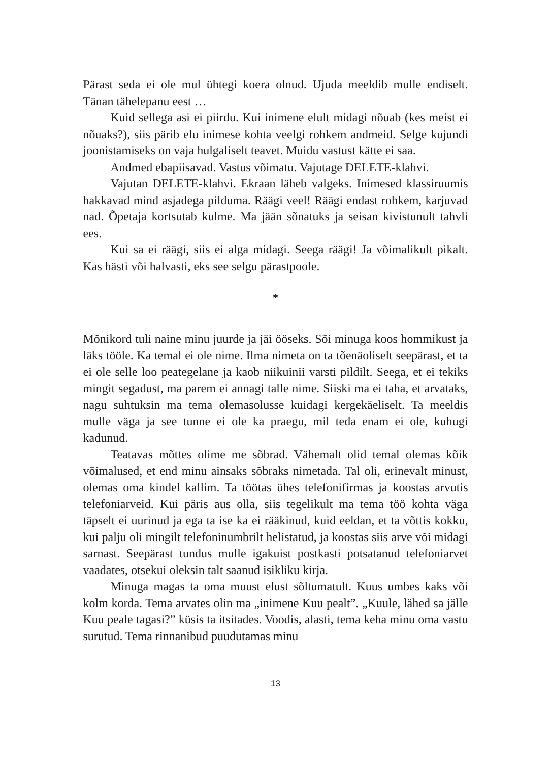Pärast seda ei ole mul ühtegi koera olnud. Ujuda meeldib mulle endiselt. Tänan tähelepanu eest …
Kuid sellega asi ei piirdu. Kui inimene elult midagi nõuab (kes meist ei nõuaks?), siis pärib elu inimese kohta veelgi rohkem andmeid. Selge kujundi joonistamiseks on vaja hulgaliselt teavet. Muidu vastust kätte ei saa.
Andmed ebapiisavad. Vastus võimatu. Vajutage DELETE-klahvi.
Vajutan DELETE-klahvi. Ekraan läheb valgeks. Inimesed klassiruumis hakkavad mind asjadega pilduma. Räägi veel! Räägi endast rohkem, karjuvad nad. Õpetaja kortsutab kulme. Ma jään sõnatuks ja seisan kivistunult tahvli ees.
Kui sa ei räägi, siis ei alga midagi. Seega räägi! Ja võimalikult pikalt. Kas hästi või halvasti, eks see selgu pärastpoole.
*
Mõnikord tuli naine minu juurde ja jäi ööseks. Sõi minuga koos hommikust ja läks tööle. Ka temal ei ole nime. Ilma nimeta on ta tõenäoliselt seepärast, et ta ei ole selle loo peategelane ja kaob niikuinii varsti pildilt. Seega, et ei tekiks mingit segadust, ma parem ei annagi talle nime. Siiski ma ei taha, et arvataks, nagu suhtuksin ma tema olemasolusse kuidagi kergekäeliselt. Ta meeldis mulle väga ja see tunne ei ole ka praegu, mil teda enam ei ole, kuhugi kadunud.
Teatavas mõttes olime me sõbrad. Vähemalt olid temal olemas kõik võimalused, et end minu ainsaks sõbraks nimetada. Tal oli, erinevalt minust, olemas oma kindel kallim. Ta töötas ühes telefonifirmas ja koostas arvutis telefoniarveid. Kui päris aus olla, siis tegelikult ma tema töö kohta väga täpselt ei uurinud ja ega ta ise ka ei rääkinud, kuid eeldan, et ta võttis kokku, kui palju oli mingilt telefoninumbrilt helistatud, ja koostas siis arve või midagi sarnast. Seepärast tundus mulle igakuist postkasti potsatanud telefoniarvet vaadates, otsekui oleksin talt saanud isikliku kirja.
Minuga magas ta oma muust elust sõltumatult. Kuus umbes kaks või kolm korda. Tema arvates olin ma „inimene Kuu pealt”. „Kuule, lähed sa jälle Kuu peale tagasi?” küsis ta itsitades. Voodis, alasti, tema keha minu oma vastu surutud. Tema rinnanibud puudutamas minu
13